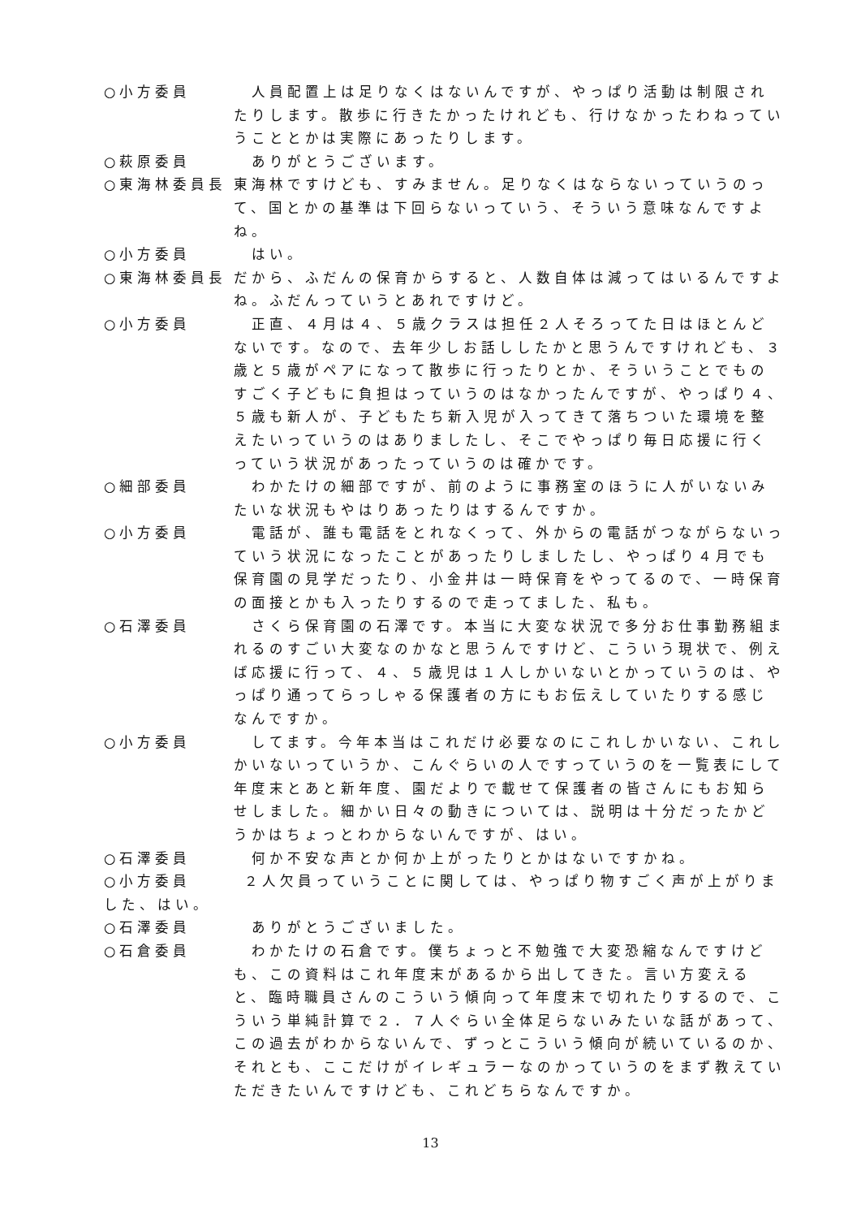○小方委員 　人員配置上は足りなくはないんですが、やっぱり活動は制限されたりします。散歩に行きたかったけれども、行けなかったわねっていうこととかは実際にあったりします。
○萩原委員 　ありがとうございます。
○東海林委員長 東海林ですけども、すみません。足りなくはならないっていうのって、国とかの基準は下回らないっていう、そういう意味なんですよね。
○小方委員 　はい。
○東海林委員長 だから、ふだんの保育からすると、人数自体は減ってはいるんですよね。ふだんっていうとあれですけど。
○小方委員 　正直、４月は４、５歳クラスは担任２人そろってた日はほとんどないです。なので、去年少しお話ししたかと思うんですけれども、３歳と５歳がペアになって散歩に行ったりとか、そういうことでものすごく子どもに負担はっていうのはなかったんですが、やっぱり４、５歳も新人が、子どもたち新入児が入ってきて落ちついた環境を整えたいっていうのはありましたし、そこでやっぱり毎日応援に行くっていう状況があったっていうのは確かです。
○細部委員 　わかたけの細部ですが、前のように事務室のほうに人がいないみたいな状況もやはりあったりはするんですか。
○小方委員 　電話が、誰も電話をとれなくって、外からの電話がつながらないっていう状況になったことがあったりしましたし、やっぱり４月でも保育園の見学だったり、小金井は一時保育をやってるので、一時保育の面接とかも入ったりするので走ってました、私も。
○石澤委員 　さくら保育園の石澤です。本当に大変な状況で多分お仕事勤務組まれるのすごい大変なのかなと思うんですけど、こういう現状で、例えば応援に行って、４、５歳児は１人しかいないとかっていうのは、やっぱり通ってらっしゃる保護者の方にもお伝えしていたりする感じなんですか。
○小方委員 　してます。今年本当はこれだけ必要なのにこれしかいない、これしかいないっていうか、こんぐらいの人ですっていうのを一覧表にして年度末とあと新年度、園だよりで載せて保護者の皆さんにもお知らせしました。細かい日々の動きについては、説明は十分だったかどうかはちょっとわからないんですが、はい。
○石澤委員 　何か不安な声とか何か上がったりとかはないですかね。
○小方委員　　　２人欠員っていうことに関しては、やっぱり物すごく声が上がりました、はい。
○石澤委員 　ありがとうございました。
○石倉委員 　わかたけの石倉です。僕ちょっと不勉強で大変恐縮なんですけども、この資料はこれ年度末があるから出してきた。言い方変えると、臨時職員さんのこういう傾向って年度末で切れたりするので、こういう単純計算で２．７人ぐらい全体足らないみたいな話があって、この過去がわからないんで、ずっとこういう傾向が続いているのか、それとも、ここだけがイレギュラーなのかっていうのをまず教えていただきたいんですけども、これどちらなんですか。
13